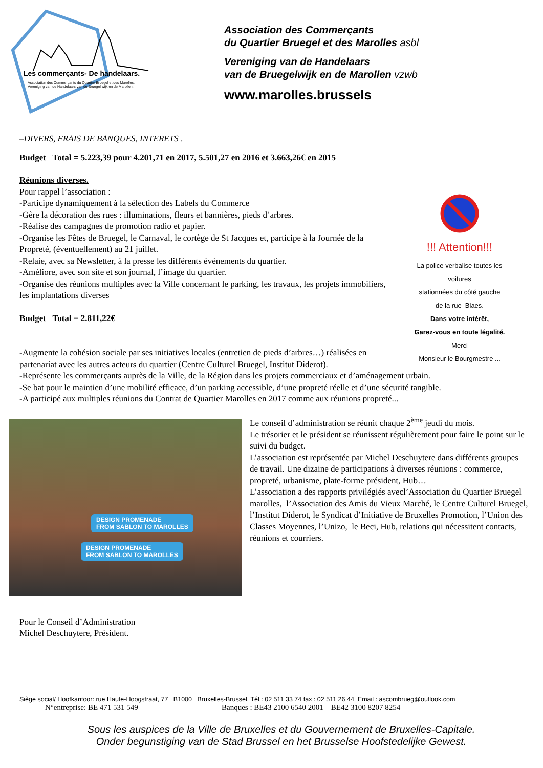Les commerçants- De handelaars.
Association des Commerçants du Quartier Bruegel et des Marolles.
Vereniging van de Handelaars van de Bruegel wijk en de Marollen.
Association des Commerçants
du Quartier Bruegel et des Marolles asbl
Vereniging van de Handelaars
van de Bruegelwijk en de Marollen vzwb
www.marolles.brussels
–DIVERS, FRAIS DE BANQUES, INTERETS .
Budget Total = 5.223,39 pour 4.201,71 en 2017, 5.501,27 en 2016 et 3.663,26€ en 2015
Réunions diverses.
Pour rappel l’association :
-Participe dynamiquement à la sélection des Labels du Commerce
-Gère la décoration des rues : illuminations, fleurs et bannières, pieds d’arbres.
-Réalise des campagnes de promotion radio et papier.
-Organise les Fêtes de Bruegel, le Carnaval, le cortège de St Jacques et, participe à la Journée de la Propreté, (éventuellement) au 21 juillet.
-Relaie, avec sa Newsletter, à la presse les différents événements du quartier.
-Améliore, avec son site et son journal, l’image du quartier.
-Organise des réunions multiples avec la Ville concernant le parking, les travaux, les projets immobiliers, les implantations diverses
Budget Total = 2.811,22€
-Augmente la cohésion sociale par ses initiatives locales (entretien de pieds d’arbres…) réalisées en partenariat avec les autres acteurs du quartier (Centre Culturel Bruegel, Institut Diderot).
!!! Attention!!!
La police verbalise toutes les
voitures
stationnées du côté gauche
de la rue Blaes.
Dans votre intérêt,
Garez-vous en toute légalité.
Merci
Monsieur le Bourgmestre ...
-Représente les commerçants auprès de la Ville, de la Région dans les projets commerciaux et d’aménagement urbain.
-Se bat pour le maintien d’une mobilité efficace, d’un parking accessible, d’une propreté réelle et d’une sécurité tangible.
-A participé aux multiples réunions du Contrat de Quartier Marolles en 2017 comme aux réunions propreté...
DESIGN PROMENADE
FROM SABLON TO MAROLLES
DESIGN PROMENADE
FROM SABLON TO MAROLLES
Le conseil d’administration se réunit chaque 2<sup>ème</sup> jeudi du mois.
Le trésorier et le président se réunissent régulièrement pour faire le point sur le suivi du budget.
L’association est représentée par Michel Deschuytere dans différents groupes de travail. Une dizaine de participations à diverses réunions : commerce, propreté, urbanisme, plate-forme président, Hub…
L’association a des rapports privilégiés avecl’Association du Quartier Bruegel marolles, l’Association des Amis du Vieux Marché, le Centre Culturel Bruegel, l’Institut Diderot, le Syndicat d’Initiative de Bruxelles Promotion, l’Union des Classes Moyennes, l’Unizo, le Beci, Hub, relations qui nécessitent contacts, réunions et courriers.
Pour le Conseil d’Administration
Michel Deschuytere, Président.
Siège social/ Hoofkantoor: rue Haute-Hoogstraat, 77 B1000 Bruxelles-Brussel. Tél.: 02 511 33 74 fax : 02 511 26 44 Email : ascombrueg@outlook.com
N°entreprise: BE 471 531 549 Banques : BE43 2100 6540 2001 BE42 3100 8207 8254
Sous les auspices de la Ville de Bruxelles et du Gouvernement de Bruxelles-Capitale.
Onder begunstiging van de Stad Brussel en het Brusselse Hoofstedelijke Gewest.